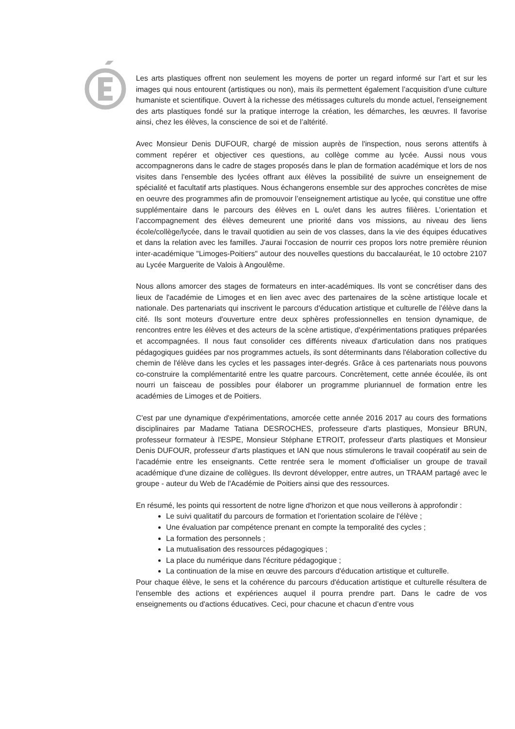Les arts plastiques offrent non seulement les moyens de porter un regard informé sur l’art et sur les images qui nous entourent (artistiques ou non), mais ils permettent également l’acquisition d’une culture humaniste et scientifique. Ouvert à la richesse des métissages culturels du monde actuel, l'enseignement des arts plastiques fondé sur la pratique interroge la création, les démarches, les œuvres. Il favorise ainsi, chez les élèves, la conscience de soi et de l’altérité.
Avec Monsieur Denis DUFOUR, chargé de mission auprès de l'inspection, nous serons attentifs à comment repérer et objectiver ces questions, au collège comme au lycée. Aussi nous vous accompagnerons dans le cadre de stages proposés dans le plan de formation académique et lors de nos visites dans l'ensemble des lycées offrant aux élèves la possibilité de suivre un enseignement de spécialité et facultatif arts plastiques. Nous échangerons ensemble sur des approches concrètes de mise en oeuvre des programmes afin de promouvoir l’enseignement artistique au lycée, qui constitue une offre supplémentaire dans le parcours des élèves en L ou/et dans les autres filières. L’orientation et l’accompagnement des élèves demeurent une priorité dans vos missions, au niveau des liens école/collège/lycée, dans le travail quotidien au sein de vos classes, dans la vie des équipes éducatives et dans la relation avec les familles. J'aurai l'occasion de nourrir ces propos lors notre première réunion inter-académique "Limoges-Poitiers" autour des nouvelles questions du baccalauréat, le 10 octobre 2107 au Lycée Marguerite de Valois à Angoulême.
Nous allons amorcer des stages de formateurs en inter-académiques. Ils vont se concrétiser dans des lieux de l'académie de Limoges et en lien avec avec des partenaires de la scène artistique locale et nationale. Des partenariats qui inscrivent le parcours d'éducation artistique et culturelle de l'élève dans la cité. Ils sont moteurs d'ouverture entre deux sphères professionnelles en tension dynamique, de rencontres entre les élèves et des acteurs de la scène artistique, d'expérimentations pratiques préparées et accompagnées. Il nous faut consolider ces différents niveaux d'articulation dans nos pratiques pédagogiques guidées par nos programmes actuels, ils sont déterminants dans l'élaboration collective du chemin de l'élève dans les cycles et les passages inter-degrés. Grâce à ces partenariats nous pouvons co-construire la complémentarité entre les quatre parcours. Concrètement, cette année écoulée, ils ont nourri un faisceau de possibles pour élaborer un programme pluriannuel de formation entre les académies de Limoges et de Poitiers.
C'est par une dynamique d'expérimentations, amorcée cette année 2016 2017 au cours des formations disciplinaires par Madame Tatiana DESROCHES, professeure d'arts plastiques, Monsieur BRUN, professeur formateur à l'ESPE, Monsieur Stéphane ETROIT, professeur d'arts plastiques et Monsieur Denis DUFOUR, professeur d'arts plastiques et IAN que nous stimulerons le travail coopératif au sein de l'académie entre les enseignants. Cette rentrée sera le moment d'officialiser un groupe de travail académique d'une dizaine de collègues. Ils devront développer, entre autres, un TRAAM partagé avec le groupe - auteur du Web de l'Académie de Poitiers ainsi que des ressources.
En résumé, les points qui ressortent de notre ligne d'horizon et que nous veillerons à approfondir :
Le suivi qualitatif du parcours de formation et l'orientation scolaire de l'élève ;
Une évaluation par compétence prenant en compte la temporalité des cycles ;
La formation des personnels ;
La mutualisation des ressources pédagogiques ;
La place du numérique dans l'écriture pédagogique ;
La continuation de la mise en œuvre des parcours d'éducation artistique et culturelle.
Pour chaque élève, le sens et la cohérence du parcours d'éducation artistique et culturelle résultera de l'ensemble des actions et expériences auquel il pourra prendre part. Dans le cadre de vos enseignements ou d'actions éducatives. Ceci, pour chacune et chacun d’entre vous